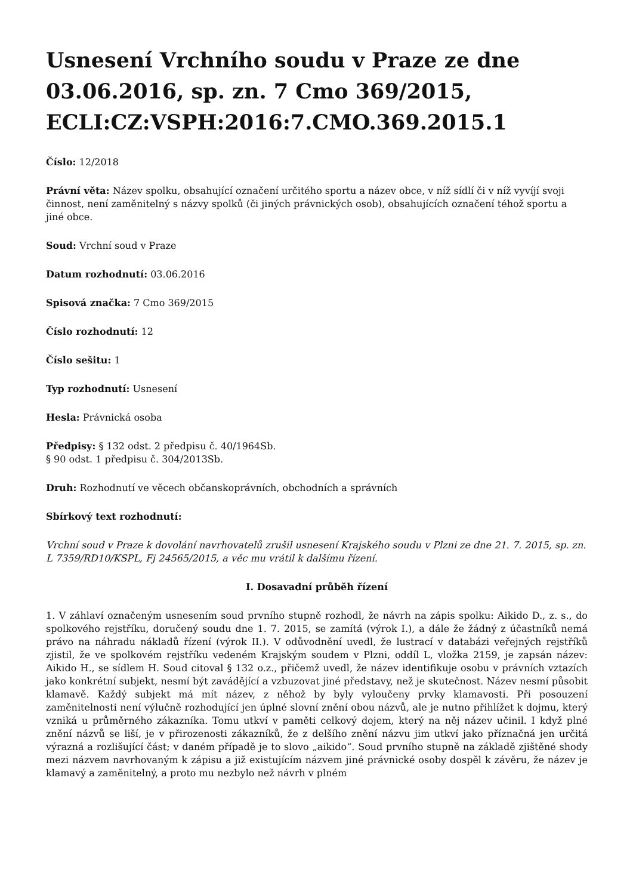Usnesení Vrchního soudu v Praze ze dne 03.06.2016, sp. zn. 7 Cmo 369/2015, ECLI:CZ:VSPH:2016:7.CMO.369.2015.1
Číslo: 12/2018
Právní věta: Název spolku, obsahující označení určitého sportu a název obce, v níž sídlí či v níž vyvíjí svoji činnost, není zaměnitelný s názvy spolků (či jiných právnických osob), obsahujících označení téhož sportu a jiné obce.
Soud: Vrchní soud v Praze
Datum rozhodnutí: 03.06.2016
Spisová značka: 7 Cmo 369/2015
Číslo rozhodnutí: 12
Číslo sešitu: 1
Typ rozhodnutí: Usnesení
Hesla: Právnická osoba
Předpisy: § 132 odst. 2 předpisu č. 40/1964Sb.
§ 90 odst. 1 předpisu č. 304/2013Sb.
Druh: Rozhodnutí ve věcech občanskoprávních, obchodních a správních
Sbírkový text rozhodnutí:
Vrchní soud v Praze k dovolání navrhovatelů zrušil usnesení Krajského soudu v Plzni ze dne 21. 7. 2015, sp. zn. L 7359/RD10/KSPL, Fj 24565/2015, a věc mu vrátil k dalšímu řízení.
I. Dosavadní průběh řízení
1. V záhlaví označeným usnesením soud prvního stupně rozhodl, že návrh na zápis spolku: Aikido D., z. s., do spolkového rejstříku, doručený soudu dne 1. 7. 2015, se zamítá (výrok I.), a dále že žádný z účastníků nemá právo na náhradu nákladů řízení (výrok II.). V odůvodnění uvedl, že lustrací v databázi veřejných rejstříků zjistil, že ve spolkovém rejstříku vedeném Krajským soudem v Plzni, oddíl L, vložka 2159, je zapsán název: Aikido H., se sídlem H. Soud citoval § 132 o.z., přičemž uvedl, že název identifikuje osobu v právních vztazích jako konkrétní subjekt, nesmí být zavádějící a vzbuzovat jiné představy, než je skutečnost. Název nesmí působit klamavě. Každý subjekt má mít název, z něhož by byly vyloučeny prvky klamavosti. Při posouzení zaměnitelnosti není výlučně rozhodující jen úplné slovní znění obou názvů, ale je nutno přihlížet k dojmu, který vzniká u průměrného zákazníka. Tomu utkví v paměti celkový dojem, který na něj název učinil. I když plné znění názvů se liší, je v přirozenosti zákazníků, že z delšího znění názvu jim utkví jako příznačná jen určitá výrazná a rozlišující část; v daném případě je to slovo „aikido“. Soud prvního stupně na základě zjištěné shody mezi názvem navrhovaným k zápisu a již existujícím názvem jiné právnické osoby dospěl k závěru, že název je klamavý a zaměnitelný, a proto mu nezbylo než návrh v plném